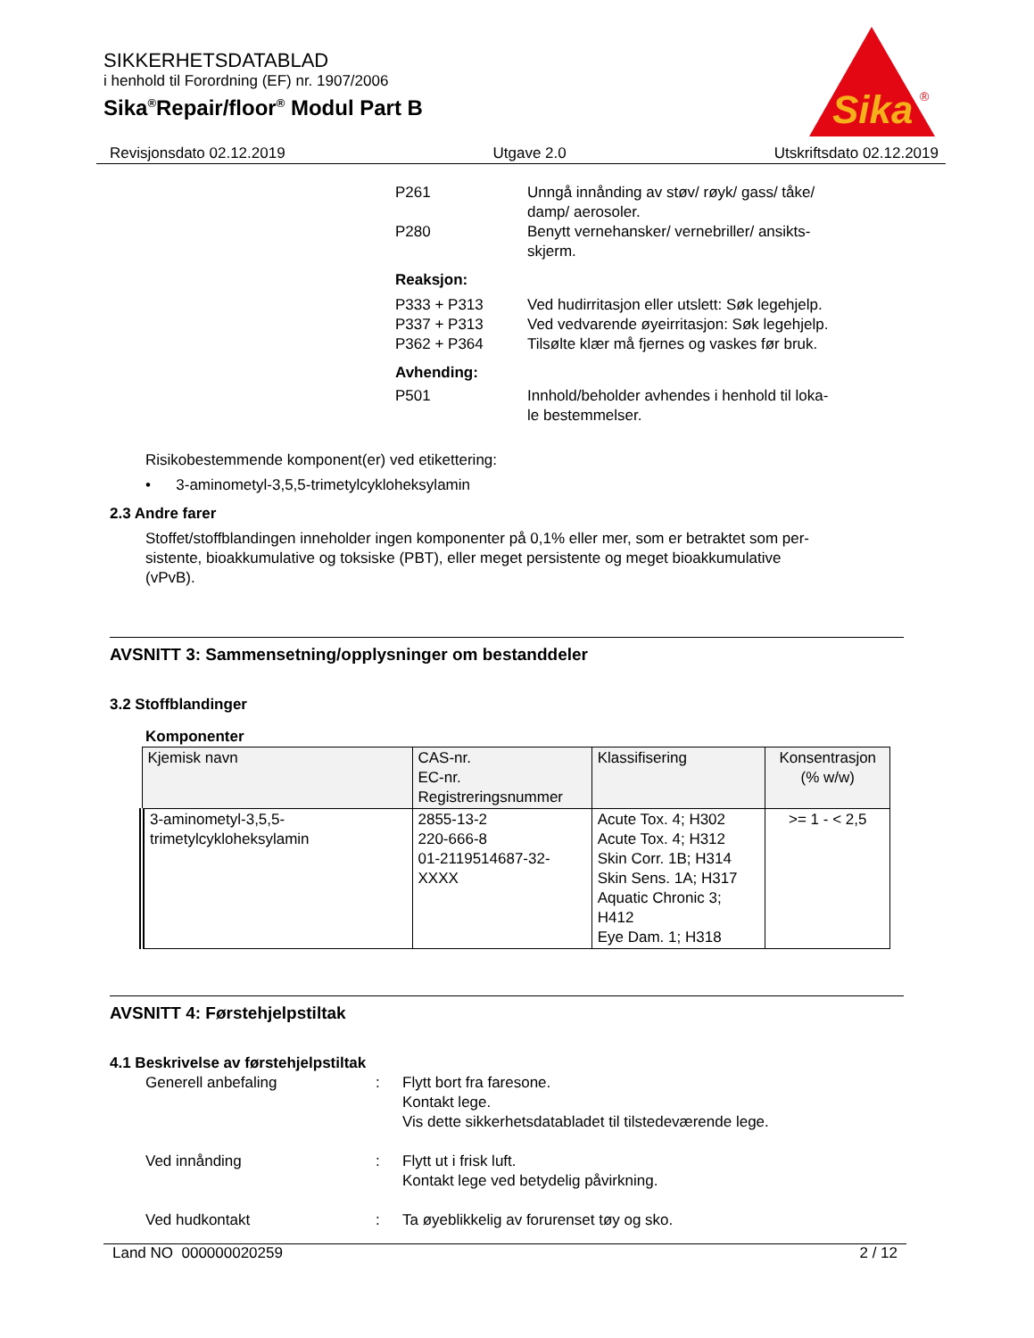SIKKERHETSDATABLAD
i henhold til Forordning (EF) nr. 1907/2006
Sika<sup>®</sup>Repair/floor<sup>®</sup> Modul Part B
Sika
®
Revisjonsdato 02.12.2019 Utgave 2.0 Utskriftsdato 02.12.2019
| P261 | Unngå innånding av støv/ røyk/ gass/ tåke/ damp/ aerosoler. |
| P280 | Benytt vernehansker/ vernebriller/ ansikts- skjerm. |
| Reaksjon: | |
| P333 + P313 | Ved hudirritasjon eller utslett: Søk legehjelp. |
| P337 + P313 | Ved vedvarende øyeirritasjon: Søk legehjelp. |
| P362 + P364 | Tilsølte klær må fjernes og vaskes før bruk. |
| Avhending: | |
| P501 | Innhold/beholder avhendes i henhold til loka- le bestemmelser. |
Risikobestemmende komponent(er) ved etikettering:
• 3-aminometyl-3,5,5-trimetylcykloheksylamin
2.3 Andre farer
Stoffet/stoffblandingen inneholder ingen komponenter på 0,1% eller mer, som er betraktet som per-
sistente, bioakkumulative og toksiske (PBT), eller meget persistente og meget bioakkumulative
(vPvB).
AVSNITT 3: Sammensetning/opplysninger om bestanddeler
3.2 Stoffblandinger
Komponenter
| Kjemisk navn | CAS-nr. EC-nr. Registreringsnummer | Klassifisering | Konsentrasjon (% w/w) |
| --- | --- | --- | --- |
| 3-aminometyl-3,5,5- trimetylcykloheksylamin | 2855-13-2 220-666-8 01-2119514687-32- XXXX | Acute Tox. 4; H302 Acute Tox. 4; H312 Skin Corr. 1B; H314 Skin Sens. 1A; H317 Aquatic Chronic 3; H412 Eye Dam. 1; H318 | >= 1 - < 2,5 |
AVSNITT 4: Førstehjelpstiltak
4.1 Beskrivelse av førstehjelpstiltak
| Generell anbefaling | : | Flytt bort fra faresone. Kontakt lege. Vis dette sikkerhetsdatabladet til tilstedeværende lege. |
| Ved innånding | : | Flytt ut i frisk luft. Kontakt lege ved betydelig påvirkning. |
| Ved hudkontakt | : | Ta øyeblikkelig av forurenset tøy og sko. |
Land NO 000000020259 2 / 12